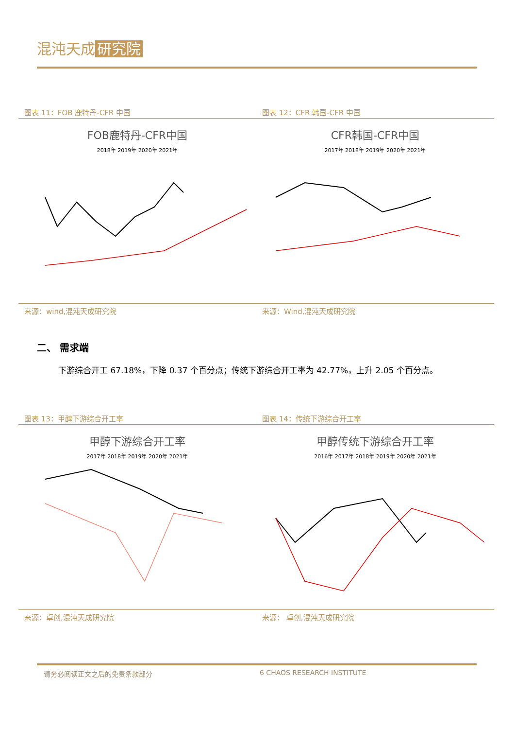混沌天成 研究院
图表 11：FOB 鹿特丹-CFR 中国
FOB鹿特丹-CFR中国
2018年 2019年 2020年 2021年
来源：wind,混沌天成研究院
图表 12：CFR 韩国-CFR 中国
CFR韩国-CFR中国
2017年 2018年 2019年 2020年 2021年
来源：Wind,混沌天成研究院
二、 需求端
下游综合开工 67.18%，下降 0.37 个百分点；传统下游综合开工率为 42.77%，上升 2.05 个百分点。
图表 13：甲醇下游综合开工率
甲醇下游综合开工率
2017年 2018年 2019年 2020年 2021年
来源：卓创,混沌天成研究院
图表 14：传统下游综合开工率
甲醇传统下游综合开工率
2016年 2017年 2018年 2019年 2020年 2021年
来源： 卓创,混沌天成研究院
请务必阅读正文之后的免责条款部分 6 CHAOS RESEARCH INSTITUTE